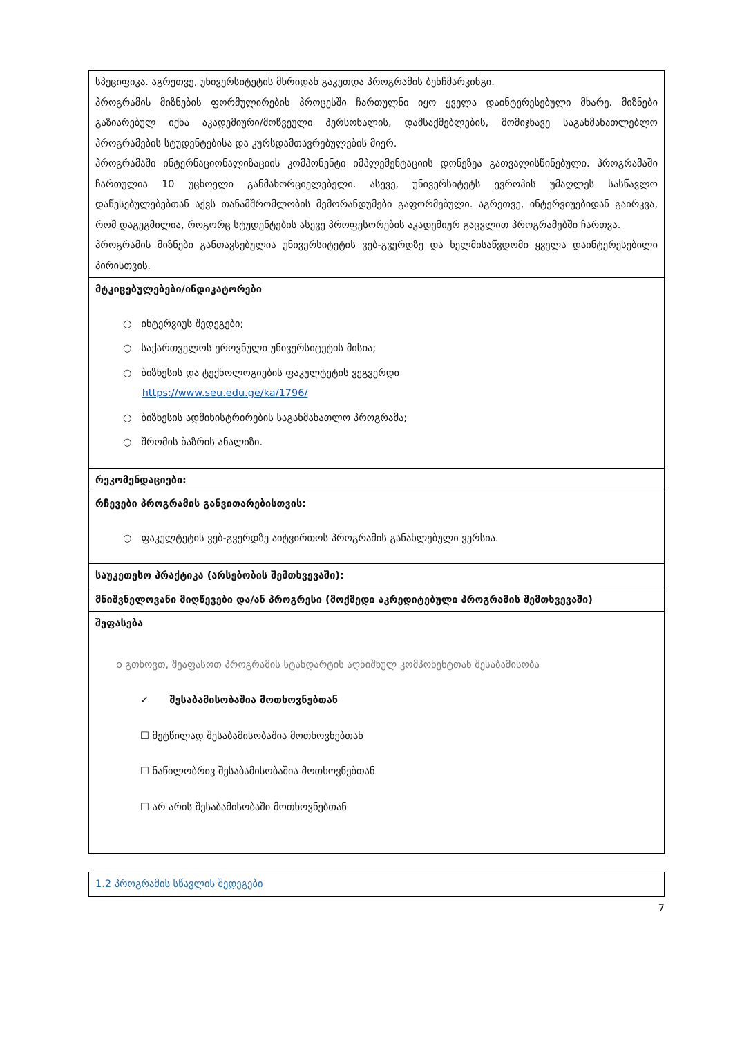| სპეციფიკა. აგრეთვე, უნივერსიტეტის მხრიდან გაკეთდა პროგრამის ბენჩმარკინგი. პროგრამის მიზნების ფორმულირების პროცესში ჩართულნი იყო ყველა დაინტერესებული მხარე. მიზნები გაზიარებულ იქნა აკადემიური/მოწვეული პერსონალის, დამსაქმებლების, მომიჯნავე საგანმანათლებლო პროგრამების სტუდენტებისა და კურსდამთავრებულების მიერ. პროგრამაში ინტერნაციონალიზაციის კომპონენტი იმპლემენტაციის დონეზეა გათვალისწინებული. პროგრამაში ჩართულია 10 უცხოელი განმახორციელებელი. ასევე, უნივერსიტეტს ევროპის უმაღლეს სასწავლო დაწესებულებებთან აქვს თანამშრომლობის მემორანდუმები გაფორმებული. აგრეთვე, ინტერვიუებიდან გაირკვა, რომ დაგეგმილია, როგორც სტუდენტების ასევე პროფესორების აკადემიურ გაცვლით პროგრამებში ჩართვა. პროგრამის მიზნები განთავსებულია უნივერსიტეტის ვებ-გვერდზე და ხელმისაწვდომი ყველა დაინტერესებილი პირისთვის. |
| მტკიცებულებები/ინდიკატორები ○ ინტერვიუს შედეგები; ○ საქართველოს ეროვნული უნივერსიტეტის მისია; ○ ბიზნესის და ტექნოლოგიების ფაკულტეტის ვეგვერდი https://www.seu.edu.ge/ka/1796/ ○ ბიზნესის ადმინისტრირების საგანმანათლო პროგრამა; ○ შრომის ბაზრის ანალიზი. |
| რეკომენდაციები: |
| რჩევები პროგრამის განვითარებისთვის: ○ ფაკულტეტის ვებ-გვერდზე აიტვირთოს პროგრამის განახლებული ვერსია. |
| საუკეთესო პრაქტიკა (არსებობის შემთხვევაში): |
| მნიშვნელოვანი მიღწევები და/ან პროგრესი (მოქმედი აკრედიტებული პროგრამის შემთხვევაში) |
| შეფასება o გთხოვთ, შეაფასოთ პროგრამის სტანდარტის აღნიშნულ კომპონენტთან შესაბამისობა ✓ შესაბამისობაშია მოთხოვნებთან ☐ მეტწილად შესაბამისობაშია მოთხოვნებთან ☐ ნაწილობრივ შესაბამისობაშია მოთხოვნებთან ☐ არ არის შესაბამისობაში მოთხოვნებთან |
| 1.2 პროგრამის სწავლის შედეგები |
7